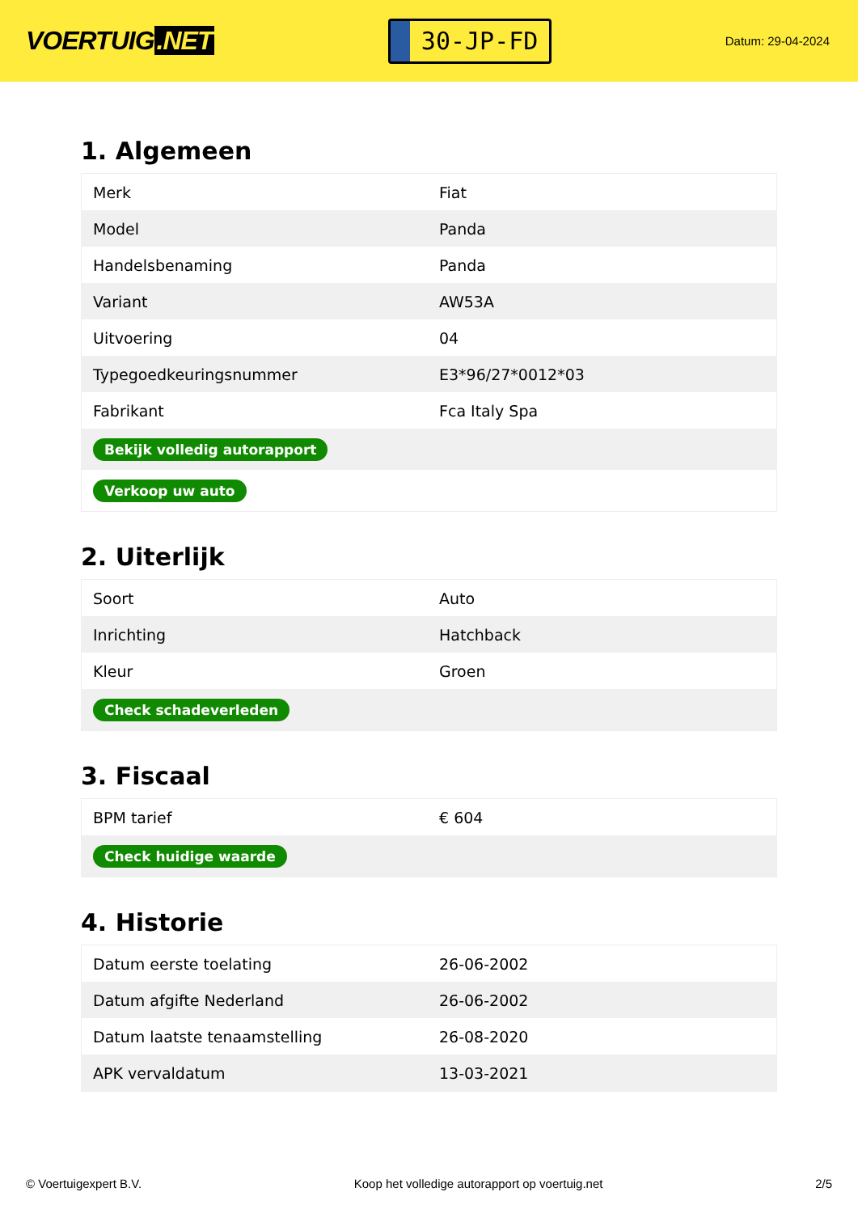VOERTUIG.NET
30-JP-FD
Datum: 29-04-2024
1. Algemeen
| Merk | Fiat |
| Model | Panda |
| Handelsbenaming | Panda |
| Variant | AW53A |
| Uitvoering | 04 |
| Typegoedkeuringsnummer | E3*96/27*0012*03 |
| Fabrikant | Fca Italy Spa |
| Bekijk volledig autorapport | |
| Verkoop uw auto | |
2. Uiterlijk
| Soort | Auto |
| Inrichting | Hatchback |
| Kleur | Groen |
| Check schadeverleden | |
3. Fiscaal
| BPM tarief | € 604 |
| Check huidige waarde | |
4. Historie
| Datum eerste toelating | 26-06-2002 |
| Datum afgifte Nederland | 26-06-2002 |
| Datum laatste tenaamstelling | 26-08-2020 |
| APK vervaldatum | 13-03-2021 |
© Voertuigexpert B.V. Koop het volledige autorapport op voertuig.net 2/5